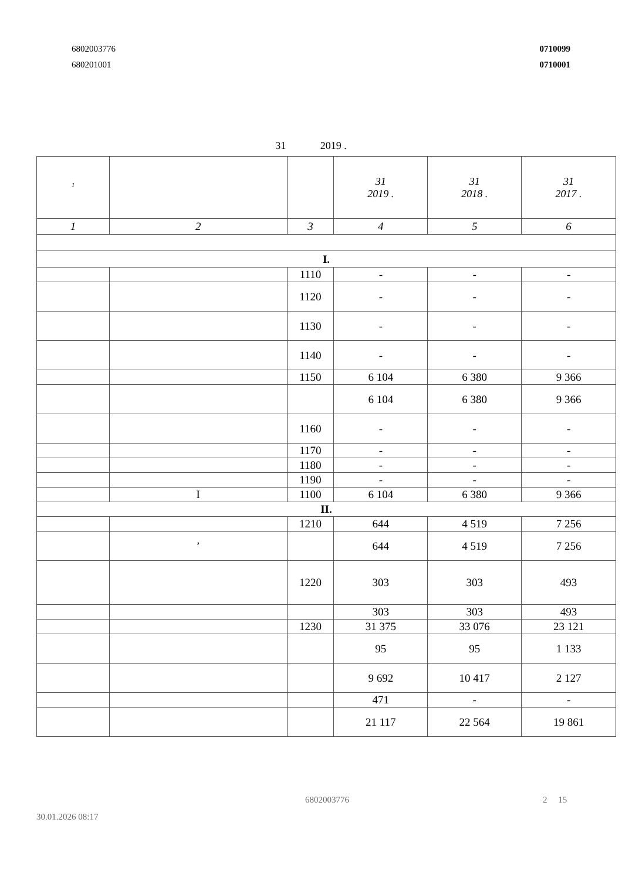6802003776 0710099
680201001 0710001
31 2019 .
| <sup>1</sup> | | | 31 2019 . | 31 2018 . | 31 2017 . |
| --- | --- | --- | --- | --- | --- |
| 1 | 2 | 3 | 4 | 5 | 6 |
| I. | | | | | |
| | | 1110 | - | - | - |
| | | 1120 | - | - | - |
| | | 1130 | - | - | - |
| | | 1140 | - | - | - |
| | | 1150 | 6 104 | 6 380 | 9 366 |
| | | | 6 104 | 6 380 | 9 366 |
| | | 1160 | - | - | - |
| | | 1170 | - | - | - |
| | | 1180 | - | - | - |
| | | 1190 | - | - | - |
| | I | 1100 | 6 104 | 6 380 | 9 366 |
| II. | | | | | |
| | | 1210 | 644 | 4 519 | 7 256 |
| | ’ | | 644 | 4 519 | 7 256 |
| | | 1220 | 303 | 303 | 493 |
| | | | 303 | 303 | 493 |
| | | 1230 | 31 375 | 33 076 | 23 121 |
| | | | 95 | 95 | 1 133 |
| | | | 9 692 | 10 417 | 2 127 |
| | | | 471 | - | - |
| | | | 21 117 | 22 564 | 19 861 |
6802003776 2 15
30.01.2026 08:17